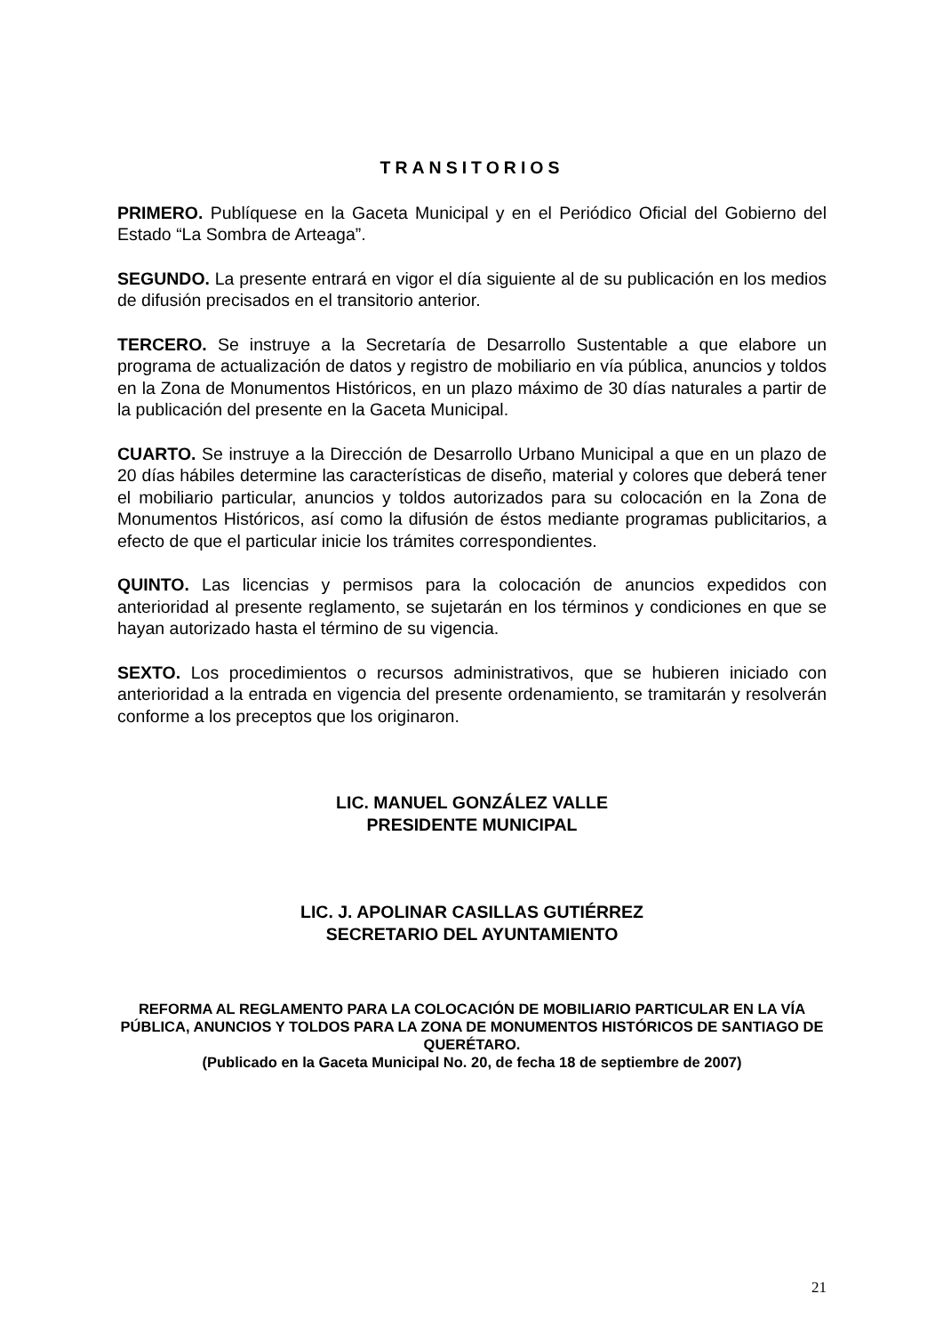TRANSITORIOS
PRIMERO. Publíquese en la Gaceta Municipal y en el Periódico Oficial del Gobierno del Estado “La Sombra de Arteaga”.
SEGUNDO. La presente entrará en vigor el día siguiente al de su publicación en los medios de difusión precisados en el transitorio anterior.
TERCERO. Se instruye a la Secretaría de Desarrollo Sustentable a que elabore un programa de actualización de datos y registro de mobiliario en vía pública, anuncios y toldos en la Zona de Monumentos Históricos, en un plazo máximo de 30 días naturales a partir de la publicación del presente en la Gaceta Municipal.
CUARTO. Se instruye a la Dirección de Desarrollo Urbano Municipal a que en un plazo de 20 días hábiles determine las características de diseño, material y colores que deberá tener el mobiliario particular, anuncios y toldos autorizados para su colocación en la Zona de Monumentos Históricos, así como la difusión de éstos mediante programas publicitarios, a efecto de que el particular inicie los trámites correspondientes.
QUINTO. Las licencias y permisos para la colocación de anuncios expedidos con anterioridad al presente reglamento, se sujetarán en los términos y condiciones en que se hayan autorizado hasta el término de su vigencia.
SEXTO. Los procedimientos o recursos administrativos, que se hubieren iniciado con anterioridad a la entrada en vigencia del presente ordenamiento, se tramitarán y resolverán conforme a los preceptos que los originaron.
LIC. MANUEL GONZÁLEZ VALLE
PRESIDENTE MUNICIPAL
LIC. J. APOLINAR CASILLAS GUTIÉRREZ
SECRETARIO DEL AYUNTAMIENTO
REFORMA AL REGLAMENTO PARA LA COLOCACIÓN DE MOBILIARIO PARTICULAR EN LA VÍA PÚBLICA, ANUNCIOS Y TOLDOS PARA LA ZONA DE MONUMENTOS HISTÓRICOS DE SANTIAGO DE QUERÉTARO.
(Publicado en la Gaceta Municipal No. 20, de fecha 18 de septiembre de 2007)
21